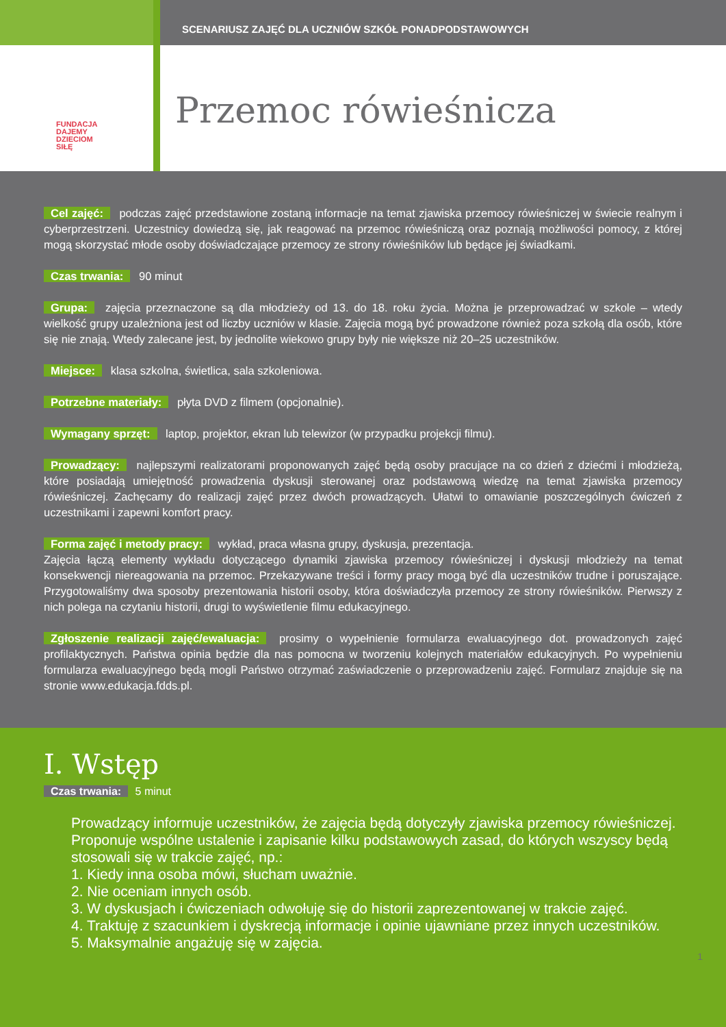SCENARIUSZ ZAJĘĆ DLA UCZNIÓW SZKÓŁ PONADPODSTAWOWYCH
FUNDACJA
DAJEMY
DZIECIOM
SIŁĘ
Przemoc rówieśnicza
Cel zajęć: podczas zajęć przedstawione zostaną informacje na temat zjawiska przemocy rówieśniczej w świecie realnym i cyberprzestrzeni. Uczestnicy dowiedzą się, jak reagować na przemoc rówieśniczą oraz poznają możliwości pomocy, z której mogą skorzystać młode osoby doświadczające przemocy ze strony rówieśników lub będące jej świadkami.
Czas trwania: 90 minut
Grupa: zajęcia przeznaczone są dla młodzieży od 13. do 18. roku życia. Można je przeprowadzać w szkole – wtedy wielkość grupy uzależniona jest od liczby uczniów w klasie. Zajęcia mogą być prowadzone również poza szkołą dla osób, które się nie znają. Wtedy zalecane jest, by jednolite wiekowo grupy były nie większe niż 20–25 uczestników.
Miejsce: klasa szkolna, świetlica, sala szkoleniowa.
Potrzebne materiały: płyta DVD z filmem (opcjonalnie).
Wymagany sprzęt: laptop, projektor, ekran lub telewizor (w przypadku projekcji filmu).
Prowadzący: najlepszymi realizatorami proponowanych zajęć będą osoby pracujące na co dzień z dziećmi i młodzieżą, które posiadają umiejętność prowadzenia dyskusji sterowanej oraz podstawową wiedzę na temat zjawiska przemocy rówieśniczej. Zachęcamy do realizacji zajęć przez dwóch prowadzących. Ułatwi to omawianie poszczególnych ćwiczeń z uczestnikami i zapewni komfort pracy.
Forma zajęć i metody pracy: wykład, praca własna grupy, dyskusja, prezentacja.
Zajęcia łączą elementy wykładu dotyczącego dynamiki zjawiska przemocy rówieśniczej i dyskusji młodzieży na temat konsekwencji niereagowania na przemoc. Przekazywane treści i formy pracy mogą być dla uczestników trudne i poruszające. Przygotowaliśmy dwa sposoby prezentowania historii osoby, która doświadczyła przemocy ze strony rówieśników. Pierwszy z nich polega na czytaniu historii, drugi to wyświetlenie filmu edukacyjnego.
Zgłoszenie realizacji zajęć/ewaluacja: prosimy o wypełnienie formularza ewaluacyjnego dot. prowadzonych zajęć profilaktycznych. Państwa opinia będzie dla nas pomocna w tworzeniu kolejnych materiałów edukacyjnych. Po wypełnieniu formularza ewaluacyjnego będą mogli Państwo otrzymać zaświadczenie o przeprowadzeniu zajęć. Formularz znajduje się na stronie www.edukacja.fdds.pl.
I. Wstęp
Czas trwania: 5 minut
Prowadzący informuje uczestników, że zajęcia będą dotyczyły zjawiska przemocy rówieśniczej. Proponuje wspólne ustalenie i zapisanie kilku podstawowych zasad, do których wszyscy będą stosowali się w trakcie zajęć, np.:
1. Kiedy inna osoba mówi, słucham uważnie.
2. Nie oceniam innych osób.
3. W dyskusjach i ćwiczeniach odwołuję się do historii zaprezentowanej w trakcie zajęć.
4. Traktuję z szacunkiem i dyskrecją informacje i opinie ujawniane przez innych uczestników.
5. Maksymalnie angażuję się w zajęcia.
1